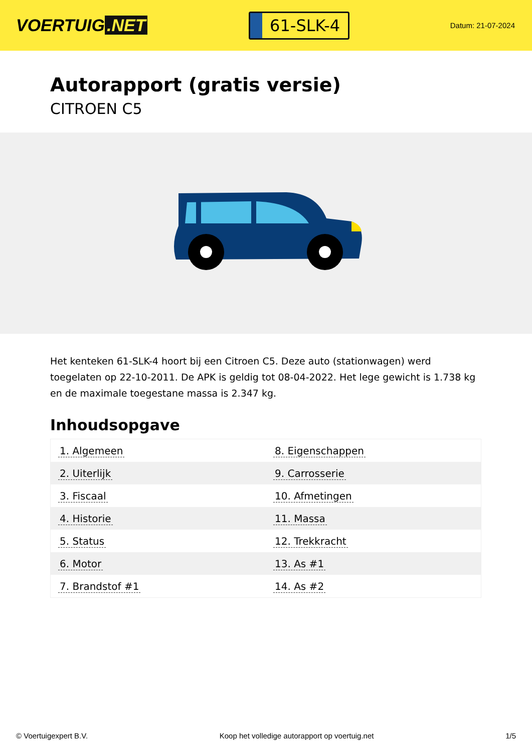VOERTUIG.NET
61-SLK-4
Datum: 21-07-2024
Autorapport (gratis versie)
CITROEN C5
Het kenteken 61-SLK-4 hoort bij een Citroen C5. Deze auto (stationwagen) werd toegelaten op 22-10-2011. De APK is geldig tot 08-04-2022. Het lege gewicht is 1.738 kg en de maximale toegestane massa is 2.347 kg.
Inhoudsopgave
| 1. Algemeen | 8. Eigenschappen |
| 2. Uiterlijk | 9. Carrosserie |
| 3. Fiscaal | 10. Afmetingen |
| 4. Historie | 11. Massa |
| 5. Status | 12. Trekkracht |
| 6. Motor | 13. As #1 |
| 7. Brandstof #1 | 14. As #2 |
© Voertuigexpert B.V. Koop het volledige autorapport op voertuig.net 1/5